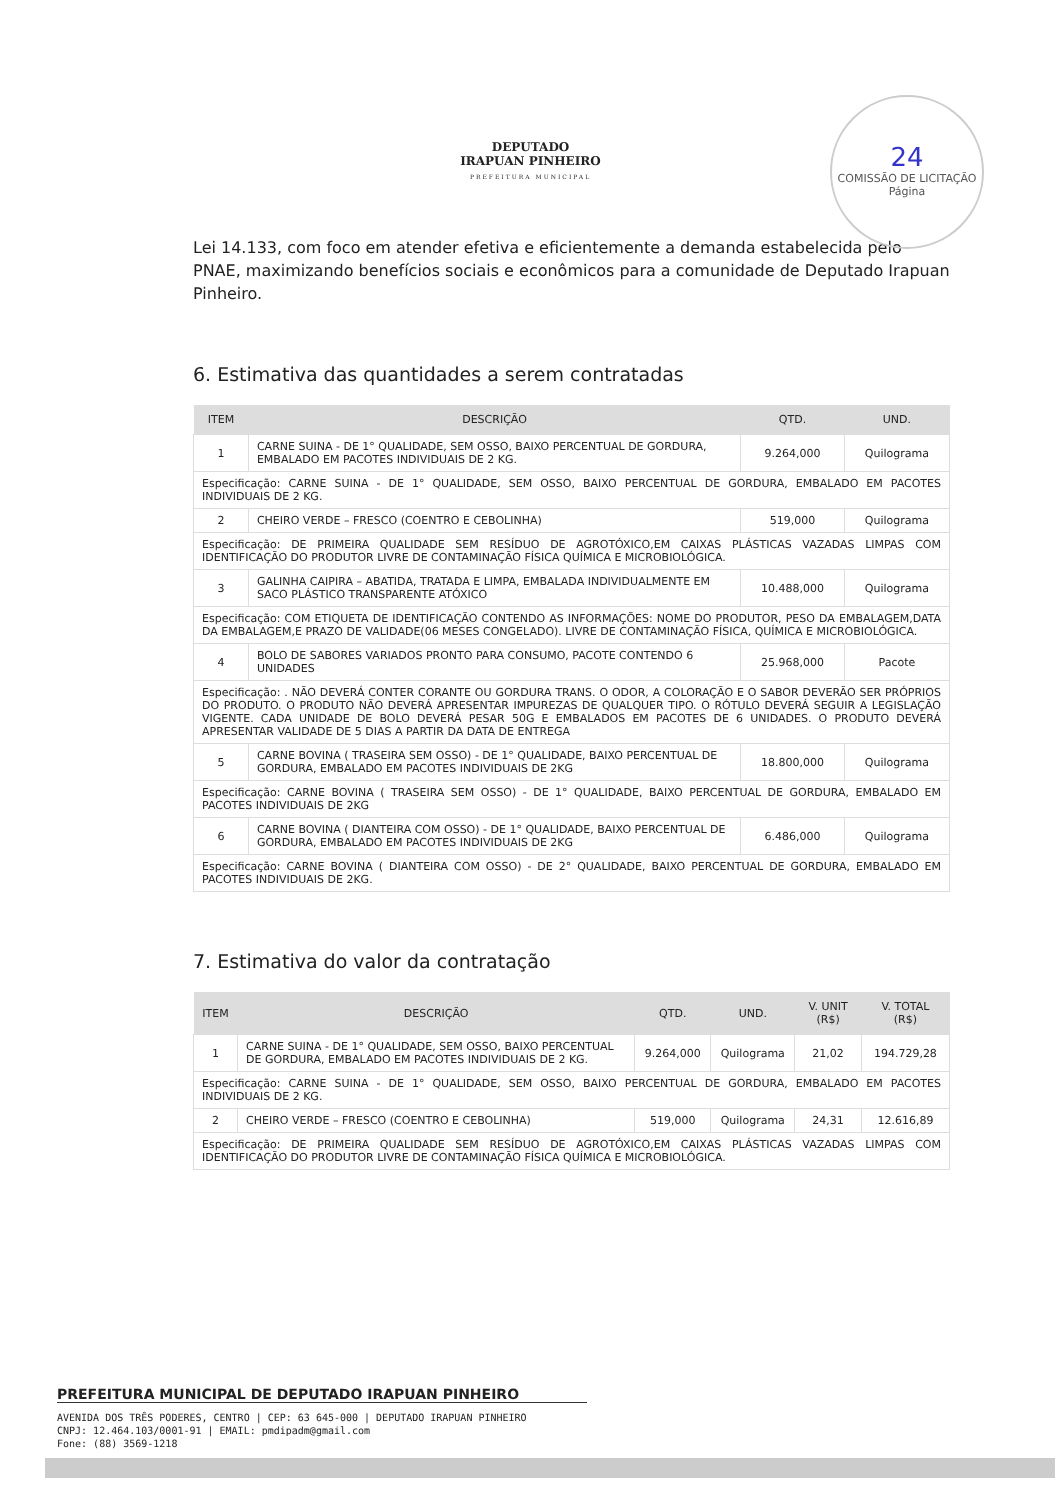DEPUTADO
IRAPUAN PINHEIRO
PREFEITURA MUNICIPAL
24
COMISSÃO DE LICITAÇÃO
Página
Lei 14.133, com foco em atender efetiva e eficientemente a demanda estabelecida pelo PNAE, maximizando benefícios sociais e econômicos para a comunidade de Deputado Irapuan Pinheiro.
6. Estimativa das quantidades a serem contratadas
| ITEM | DESCRIÇÃO | QTD. | UND. |
| --- | --- | --- | --- |
| 1 | CARNE SUINA - DE 1° QUALIDADE, SEM OSSO, BAIXO PERCENTUAL DE GORDURA, EMBALADO EM PACOTES INDIVIDUAIS DE 2 KG. | 9.264,000 | Quilograma |
| Especificação: CARNE SUINA - DE 1° QUALIDADE, SEM OSSO, BAIXO PERCENTUAL DE GORDURA, EMBALADO EM PACOTES INDIVIDUAIS DE 2 KG. | | | |
| 2 | CHEIRO VERDE – FRESCO (COENTRO E CEBOLINHA) | 519,000 | Quilograma |
| Especificação: DE PRIMEIRA QUALIDADE SEM RESÍDUO DE AGROTÓXICO,EM CAIXAS PLÁSTICAS VAZADAS LIMPAS COM IDENTIFICAÇÃO DO PRODUTOR LIVRE DE CONTAMINAÇÃO FÍSICA QUÍMICA E MICROBIOLÓGICA. | | | |
| 3 | GALINHA CAIPIRA – ABATIDA, TRATADA E LIMPA, EMBALADA INDIVIDUALMENTE EM SACO PLÁSTICO TRANSPARENTE ATÓXICO | 10.488,000 | Quilograma |
| Especificação: COM ETIQUETA DE IDENTIFICAÇÃO CONTENDO AS INFORMAÇÕES: NOME DO PRODUTOR, PESO DA EMBALAGEM,DATA DA EMBALAGEM,E PRAZO DE VALIDADE(06 MESES CONGELADO). LIVRE DE CONTAMINAÇÃO FÍSICA, QUÍMICA E MICROBIOLÓGICA. | | | |
| 4 | BOLO DE SABORES VARIADOS PRONTO PARA CONSUMO, PACOTE CONTENDO 6 UNIDADES | 25.968,000 | Pacote |
| Especificação: . NÃO DEVERÁ CONTER CORANTE OU GORDURA TRANS. O ODOR, A COLORAÇÃO E O SABOR DEVERÃO SER PRÓPRIOS DO PRODUTO. O PRODUTO NÃO DEVERÁ APRESENTAR IMPUREZAS DE QUALQUER TIPO. O RÓTULO DEVERÁ SEGUIR A LEGISLAÇÃO VIGENTE. CADA UNIDADE DE BOLO DEVERÁ PESAR 50G E EMBALADOS EM PACOTES DE 6 UNIDADES. O PRODUTO DEVERÁ APRESENTAR VALIDADE DE 5 DIAS A PARTIR DA DATA DE ENTREGA | | | |
| 5 | CARNE BOVINA ( TRASEIRA SEM OSSO) - DE 1° QUALIDADE, BAIXO PERCENTUAL DE GORDURA, EMBALADO EM PACOTES INDIVIDUAIS DE 2KG | 18.800,000 | Quilograma |
| Especificação: CARNE BOVINA ( TRASEIRA SEM OSSO) - DE 1° QUALIDADE, BAIXO PERCENTUAL DE GORDURA, EMBALADO EM PACOTES INDIVIDUAIS DE 2KG | | | |
| 6 | CARNE BOVINA ( DIANTEIRA COM OSSO) - DE 1° QUALIDADE, BAIXO PERCENTUAL DE GORDURA, EMBALADO EM PACOTES INDIVIDUAIS DE 2KG | 6.486,000 | Quilograma |
| Especificação: CARNE BOVINA ( DIANTEIRA COM OSSO) - DE 2° QUALIDADE, BAIXO PERCENTUAL DE GORDURA, EMBALADO EM PACOTES INDIVIDUAIS DE 2KG. | | | |
7. Estimativa do valor da contratação
| ITEM | DESCRIÇÃO | QTD. | UND. | V. UNIT (R$) | V. TOTAL (R$) |
| --- | --- | --- | --- | --- | --- |
| 1 | CARNE SUINA - DE 1° QUALIDADE, SEM OSSO, BAIXO PERCENTUAL DE GORDURA, EMBALADO EM PACOTES INDIVIDUAIS DE 2 KG. | 9.264,000 | Quilograma | 21,02 | 194.729,28 |
| Especificação: CARNE SUINA - DE 1° QUALIDADE, SEM OSSO, BAIXO PERCENTUAL DE GORDURA, EMBALADO EM PACOTES INDIVIDUAIS DE 2 KG. | | | | | |
| 2 | CHEIRO VERDE – FRESCO (COENTRO E CEBOLINHA) | 519,000 | Quilograma | 24,31 | 12.616,89 |
| Especificação: DE PRIMEIRA QUALIDADE SEM RESÍDUO DE AGROTÓXICO,EM CAIXAS PLÁSTICAS VAZADAS LIMPAS COM IDENTIFICAÇÃO DO PRODUTOR LIVRE DE CONTAMINAÇÃO FÍSICA QUÍMICA E MICROBIOLÓGICA. | | | | | |
PREFEITURA MUNICIPAL DE DEPUTADO IRAPUAN PINHEIRO
AVENIDA DOS TRÊS PODERES, CENTRO | CEP: 63 645-000 | DEPUTADO IRAPUAN PINHEIRO
CNPJ: 12.464.103/0001-91 | EMAIL: pmdipadm@gmail.com
Fone: (88) 3569-1218